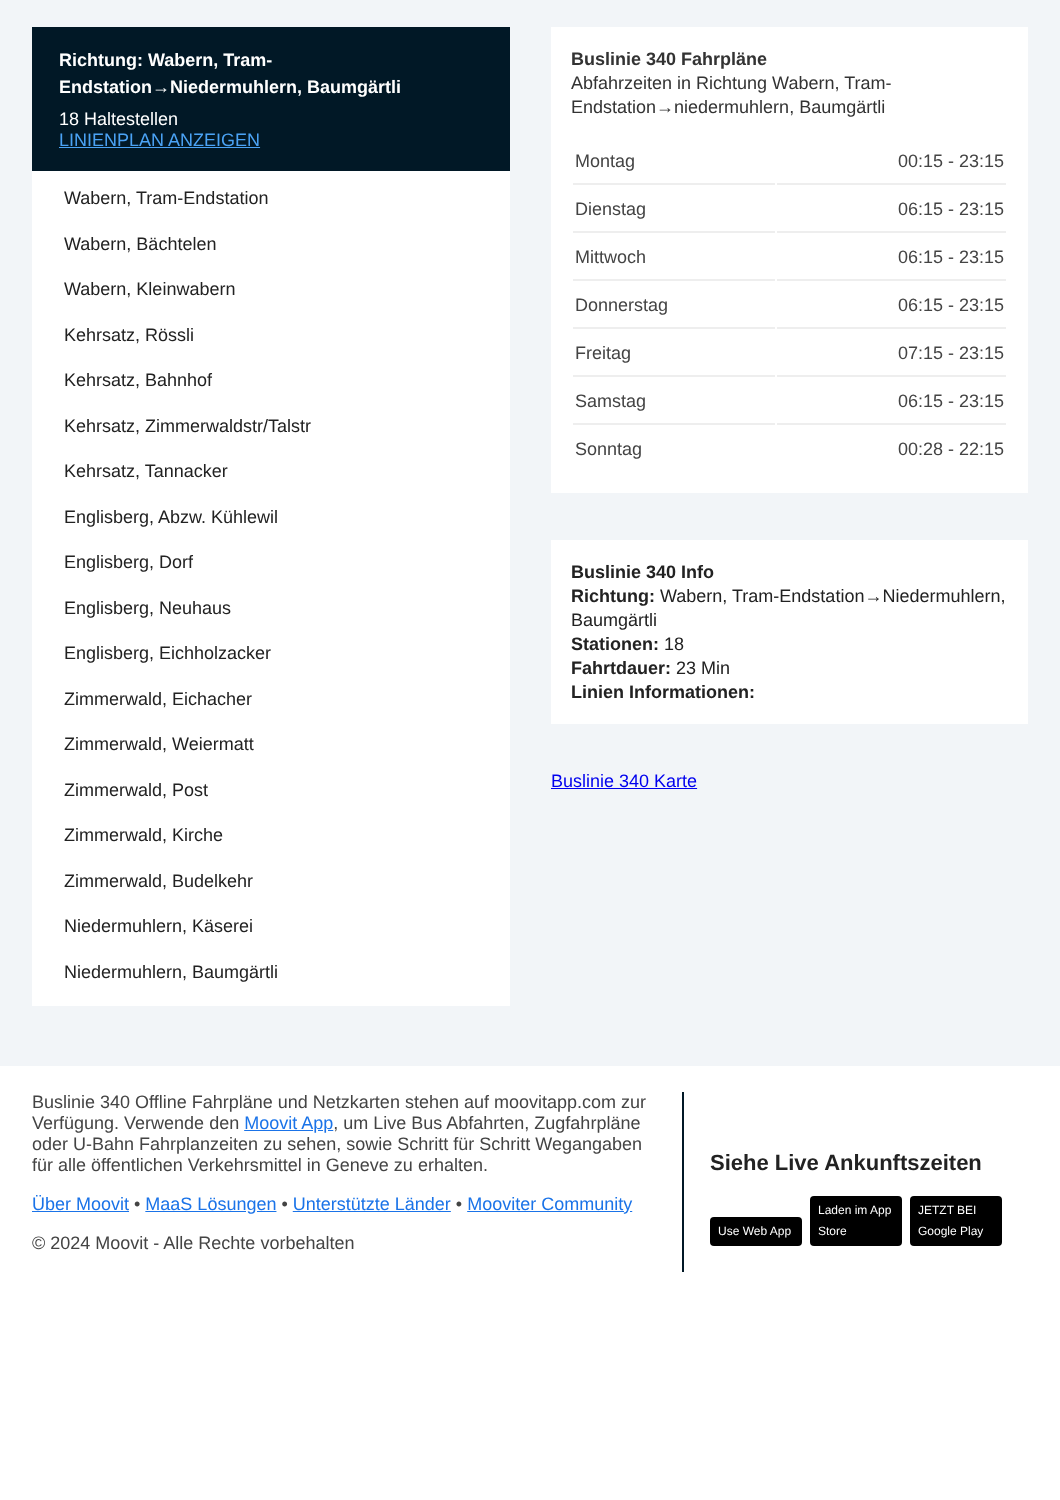Richtung: Wabern, Tram-Endstation→Niedermuhlern, Baumgärtli
18 Haltestellen
LINIENPLAN ANZEIGEN
Wabern, Tram-Endstation
Wabern, Bächtelen
Wabern, Kleinwabern
Kehrsatz, Rössli
Kehrsatz, Bahnhof
Kehrsatz, Zimmerwaldstr/Talstr
Kehrsatz, Tannacker
Englisberg, Abzw. Kühlewil
Englisberg, Dorf
Englisberg, Neuhaus
Englisberg, Eichholzacker
Zimmerwald, Eichacher
Zimmerwald, Weiermatt
Zimmerwald, Post
Zimmerwald, Kirche
Zimmerwald, Budelkehr
Niedermuhlern, Käserei
Niedermuhlern, Baumgärtli
Buslinie 340 Fahrpläne
Abfahrzeiten in Richtung Wabern, Tram-Endstation→niedermuhlern, Baumgärtli
| Montag | 00:15 - 23:15 |
| Dienstag | 06:15 - 23:15 |
| Mittwoch | 06:15 - 23:15 |
| Donnerstag | 06:15 - 23:15 |
| Freitag | 07:15 - 23:15 |
| Samstag | 06:15 - 23:15 |
| Sonntag | 00:28 - 22:15 |
Buslinie 340 Info
Richtung: Wabern, Tram-Endstation→Niedermuhlern, Baumgärtli
Stationen: 18
Fahrtdauer: 23 Min
Linien Informationen:
Buslinie 340 Karte
Buslinie 340 Offline Fahrpläne und Netzkarten stehen auf moovitapp.com zur Verfügung. Verwende den Moovit App, um Live Bus Abfahrten, Zugfahrpläne oder U-Bahn Fahrplanzeiten zu sehen, sowie Schritt für Schritt Wegangaben für alle öffentlichen Verkehrsmittel in Geneve zu erhalten.
Über Moovit • MaaS Lösungen • Unterstützte Länder • Mooviter Community
© 2024 Moovit - Alle Rechte vorbehalten
Siehe Live Ankunftszeiten
Use Web App Laden im App Store JETZT BEI Google Play